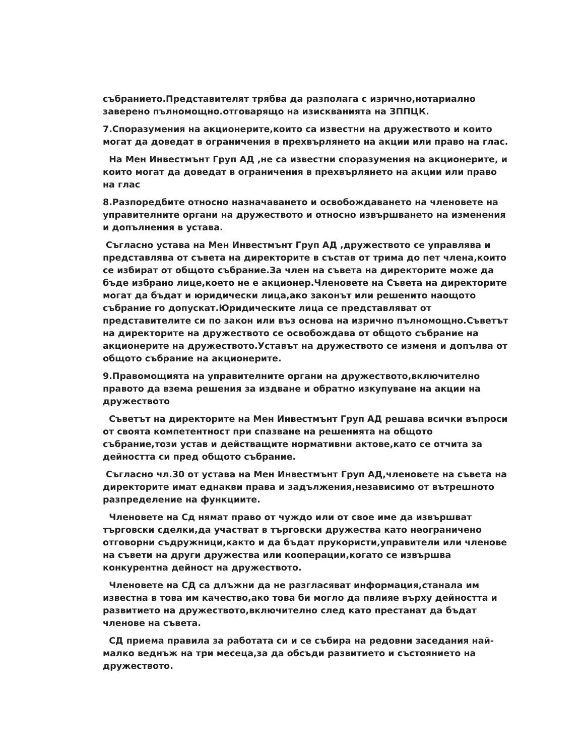събранието.Представителят трябва да разполага с изрично,нотариално заверено пълномощно.отговарящо на изискванията на ЗППЦК.
7.Споразумения на акционерите,които са известни на дружеството и които могат да доведат в ограничения в прехвърлянето на акции или право на глас.
На Мен Инвестмънт Груп АД ,не са известни споразумения на акционерите, и които могат да доведат в ограничения в прехвърлянето на акции или право на глас
8.Разпоредбите относно назначаването и освобождаването на членовете на управителните органи на дружеството и относно извършването на изменения и допълнения в устава.
Съгласно устава на Мен Инвестмънт Груп АД ,дружеството се управлява и представлява от съвета на директорите в състав от трима до пет члена,които се избират от общото събрание.За член на съвета на директорите може да бъде избрано лице,което не е акционер.Членовете на Съвета на директорите могат да бъдат и юридически лица,ако законът или решенито наощото събрание го допускат.Юридическите лица се представляват от представителите си по закон или въз основа на изрично пълномощно.Съветът на директорите на дружеството се освобождава от общото събрание на акционерите на дружеството.Уставът на дружеството се изменя и допълва от общото събрание на акционерите.
9.Правомощията на управителните органи на дружеството,включително правото да взема решения за издване и обратно изкупуване на акции на дружеството
Съветът на директорите на Мен Инвестмънт Груп АД решава всички въпроси от своята компетентност при спазване на решенията на общото събрание,този устав и действащите нормативни актове,като се отчита за дейността си пред общото събрание.
Съгласно чл.30 от устава на Мен Инвестмънт Груп АД,членовете на съвета на директорите имат еднакви права и задължения,независимо от вътрешното разпределение на функциите.
Членовете на Сд нямат право от чуждо или от свое име да извършват търговски сделки,да участват в търговски дружества като неограничено отговорни съдружници,както и да бъдат прукористи,управители или членове на съвети на други дружества или кооперации,когато се извършва конкурентна дейност на дружеството.
Членовете на СД са длъжни да не разгласяват информация,станала им известна в това им качество,ако това би могло да пвлияе върху дейността и развитието на дружеството,включително след като престанат да бъдат членове на съвета.
СД приема правила за работата си и се събира на редовни заседания най-малко веднъж на три месеца,за да обсъди развитието и състоянието на дружеството.